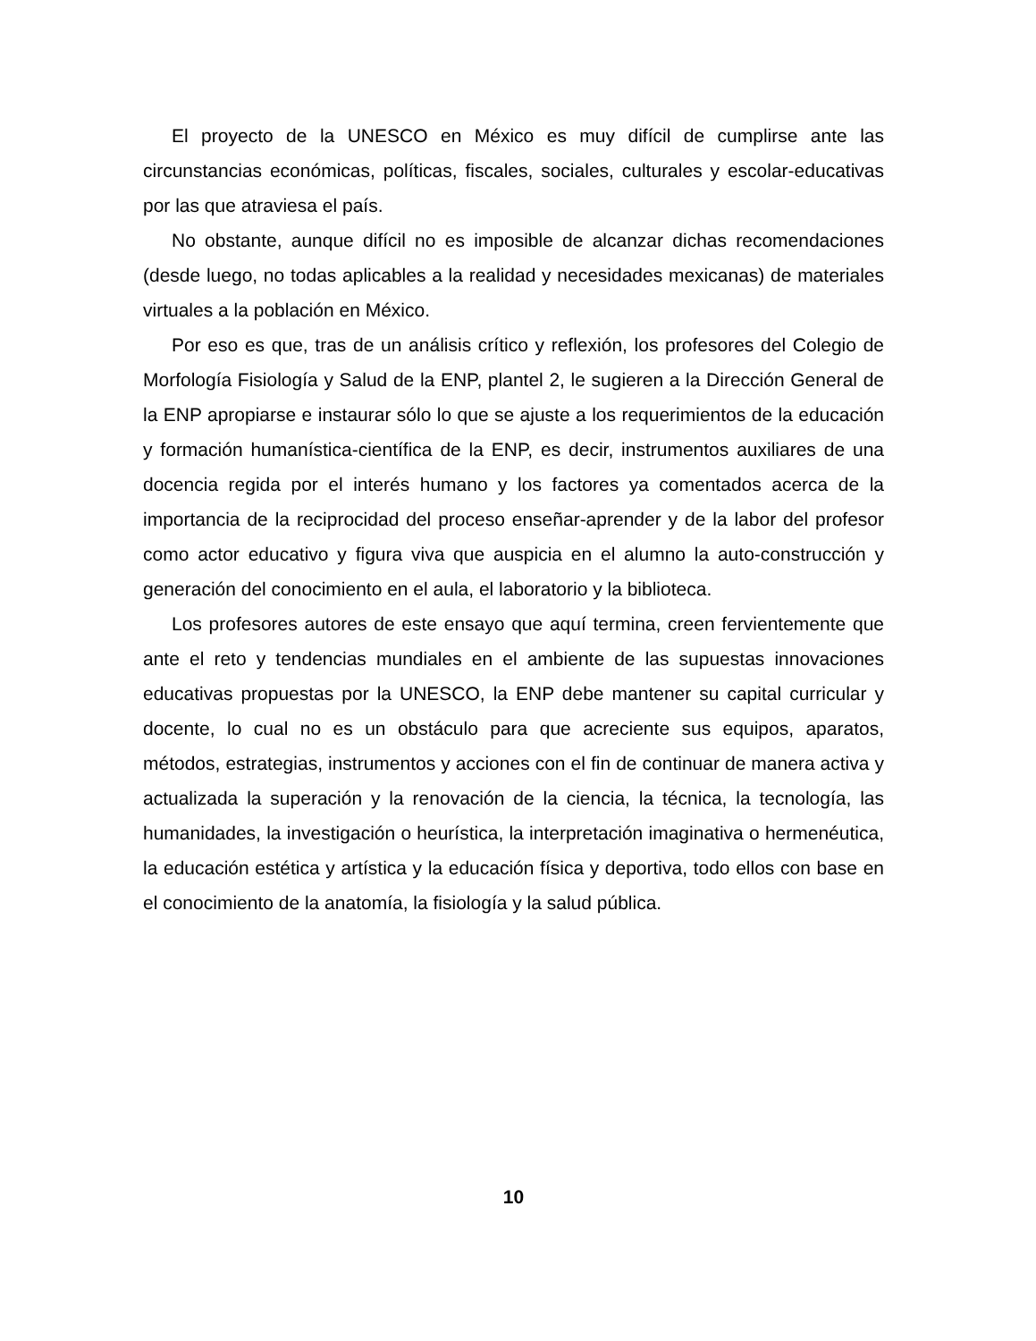El proyecto de la UNESCO en México es muy difícil de cumplirse ante las circunstancias económicas, políticas, fiscales, sociales, culturales y escolar-educativas por las que atraviesa el país.
No obstante, aunque difícil no es imposible de alcanzar dichas recomendaciones (desde luego, no todas aplicables a la realidad y necesidades mexicanas) de materiales virtuales a la población en México.
Por eso es que, tras de un análisis crítico y reflexión, los profesores del Colegio de Morfología Fisiología y Salud de la ENP, plantel 2, le sugieren a la Dirección General de la ENP apropiarse e instaurar sólo lo que se ajuste a los requerimientos de la educación y formación humanística-científica de la ENP, es decir, instrumentos auxiliares de una docencia regida por el interés humano y los factores ya comentados acerca de la importancia de la reciprocidad del proceso enseñar-aprender y de la labor del profesor como actor educativo y figura viva que auspicia en el alumno la auto-construcción y generación del conocimiento en el aula, el laboratorio y la biblioteca.
Los profesores autores de este ensayo que aquí termina, creen fervientemente que ante el reto y tendencias mundiales en el ambiente de las supuestas innovaciones educativas propuestas por la UNESCO, la ENP debe mantener su capital curricular y docente, lo cual no es un obstáculo para que acreciente sus equipos, aparatos, métodos, estrategias, instrumentos y acciones con el fin de continuar de manera activa y actualizada la superación y la renovación de la ciencia, la técnica, la tecnología, las humanidades, la investigación o heurística, la interpretación imaginativa o hermenéutica, la educación estética y artística y la educación física y deportiva, todo ellos con base en el conocimiento de la anatomía, la fisiología y la salud pública.
10